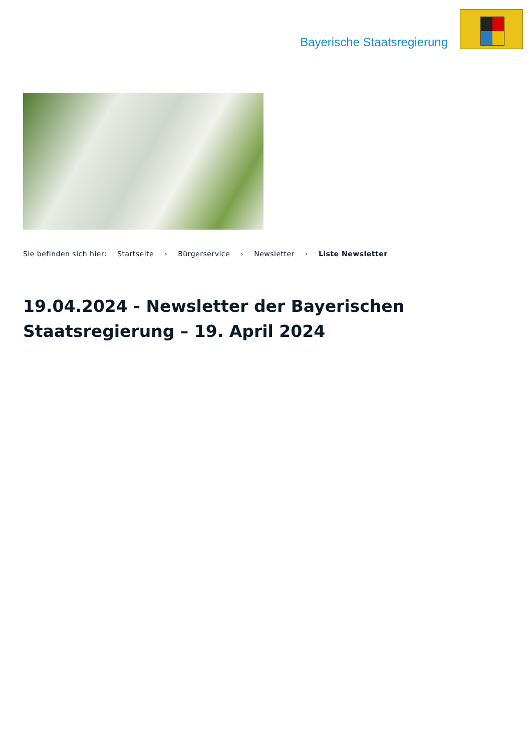Bayerische Staatsregierung
Sie befinden sich hier: Startseite › Bürgerservice › Newsletter › Liste Newsletter
19.04.2024 - Newsletter der Bayerischen Staatsregierung – 19. April 2024